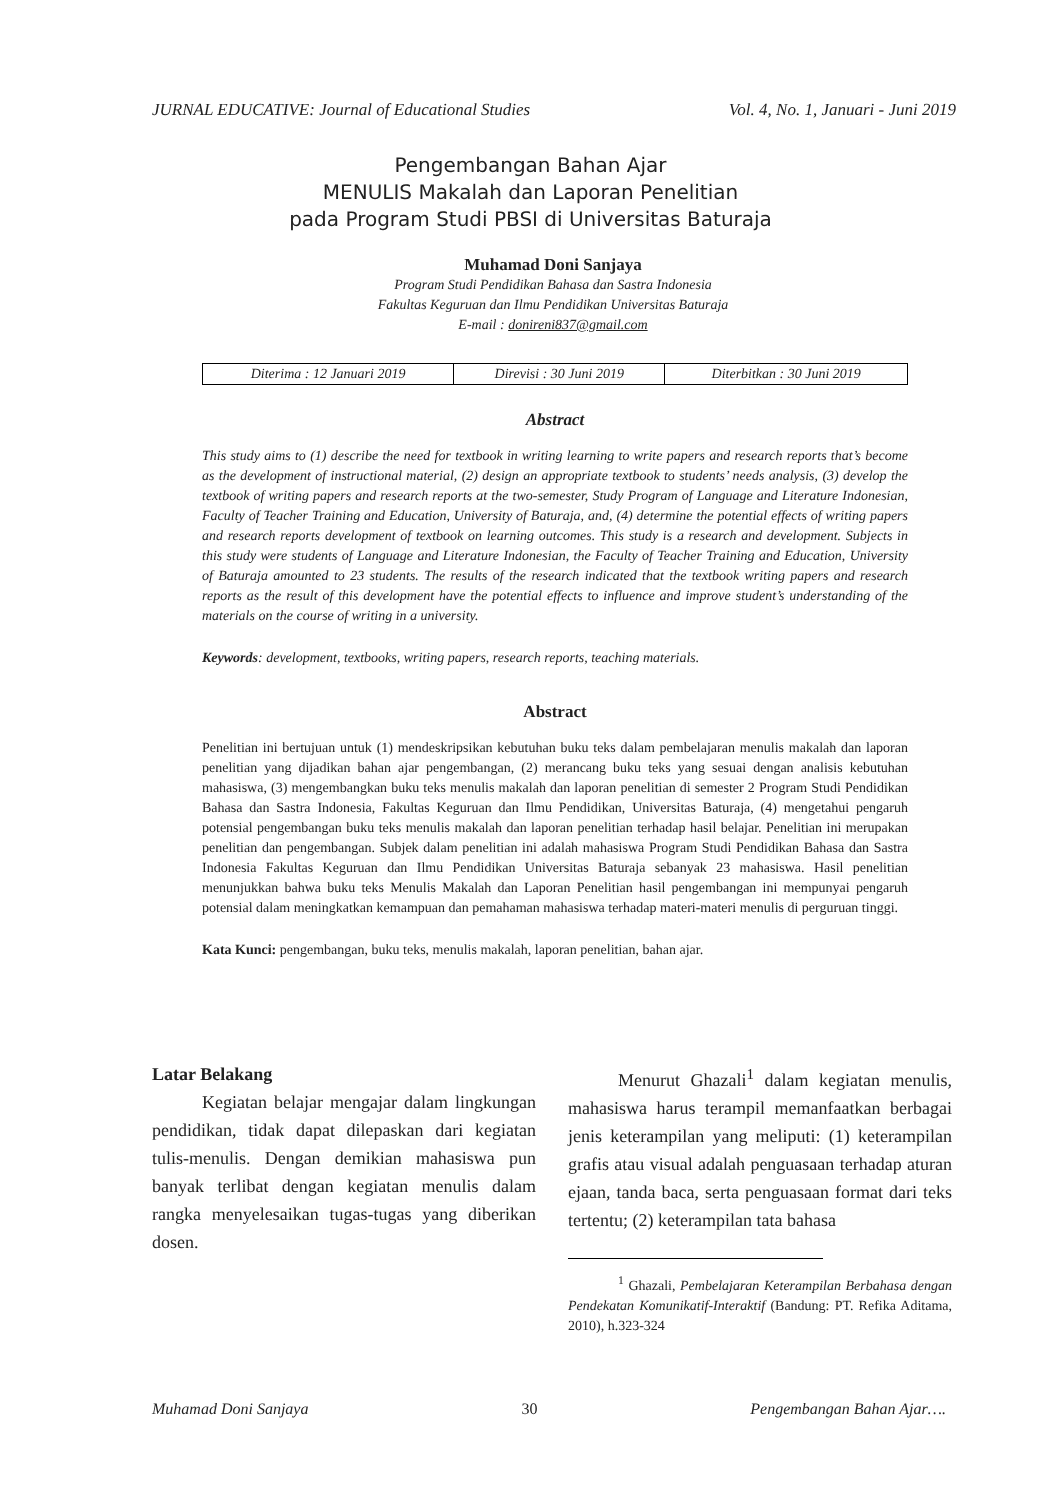JURNAL EDUCATIVE: Journal of Educational Studies Vol. 4, No. 1, Januari - Juni 2019
Pengembangan Bahan Ajar
MENULIS Makalah dan Laporan Penelitian
pada Program Studi PBSI di Universitas Baturaja
Muhamad Doni Sanjaya
Program Studi Pendidikan Bahasa dan Sastra Indonesia
Fakultas Keguruan dan Ilmu Pendidikan Universitas Baturaja
E-mail : donireni837@gmail.com
| Diterima : 12 Januari 2019 | Direvisi : 30 Juni 2019 | Diterbitkan : 30 Juni 2019 |
Abstract
This study aims to (1) describe the need for textbook in writing learning to write papers and research reports that’s become as the development of instructional material, (2) design an appropriate textbook to students’ needs analysis, (3) develop the textbook of writing papers and research reports at the two-semester, Study Program of Language and Literature Indonesian, Faculty of Teacher Training and Education, University of Baturaja, and, (4) determine the potential effects of writing papers and research reports development of textbook on learning outcomes. This study is a research and development. Subjects in this study were students of Language and Literature Indonesian, the Faculty of Teacher Training and Education, University of Baturaja amounted to 23 students. The results of the research indicated that the textbook writing papers and research reports as the result of this development have the potential effects to influence and improve student’s understanding of the materials on the course of writing in a university.
Keywords: development, textbooks, writing papers, research reports, teaching materials.
Abstract
Penelitian ini bertujuan untuk (1) mendeskripsikan kebutuhan buku teks dalam pembelajaran menulis makalah dan laporan penelitian yang dijadikan bahan ajar pengembangan, (2) merancang buku teks yang sesuai dengan analisis kebutuhan mahasiswa, (3) mengembangkan buku teks menulis makalah dan laporan penelitian di semester 2 Program Studi Pendidikan Bahasa dan Sastra Indonesia, Fakultas Keguruan dan Ilmu Pendidikan, Universitas Baturaja, (4) mengetahui pengaruh potensial pengembangan buku teks menulis makalah dan laporan penelitian terhadap hasil belajar. Penelitian ini merupakan penelitian dan pengembangan. Subjek dalam penelitian ini adalah mahasiswa Program Studi Pendidikan Bahasa dan Sastra Indonesia Fakultas Keguruan dan Ilmu Pendidikan Universitas Baturaja sebanyak 23 mahasiswa. Hasil penelitian menunjukkan bahwa buku teks Menulis Makalah dan Laporan Penelitian hasil pengembangan ini mempunyai pengaruh potensial dalam meningkatkan kemampuan dan pemahaman mahasiswa terhadap materi-materi menulis di perguruan tinggi.
Kata Kunci: pengembangan, buku teks, menulis makalah, laporan penelitian, bahan ajar.
Latar Belakang
Kegiatan belajar mengajar dalam lingkungan pendidikan, tidak dapat dilepaskan dari kegiatan tulis-menulis. Dengan demikian mahasiswa pun banyak terlibat dengan kegiatan menulis dalam rangka menyelesaikan tugas-tugas yang diberikan dosen.
Menurut Ghazali<sup>1</sup> dalam kegiatan menulis, mahasiswa harus terampil memanfaatkan berbagai jenis keterampilan yang meliputi: (1) keterampilan grafis atau visual adalah penguasaan terhadap aturan ejaan, tanda baca, serta penguasaan format dari teks tertentu; (2) keterampilan tata bahasa
<sup>1</sup> Ghazali, Pembelajaran Keterampilan Berbahasa dengan Pendekatan Komunikatif-Interaktif (Bandung: PT. Refika Aditama, 2010), h.323-324
Muhamad Doni Sanjaya 30 Pengembangan Bahan Ajar….